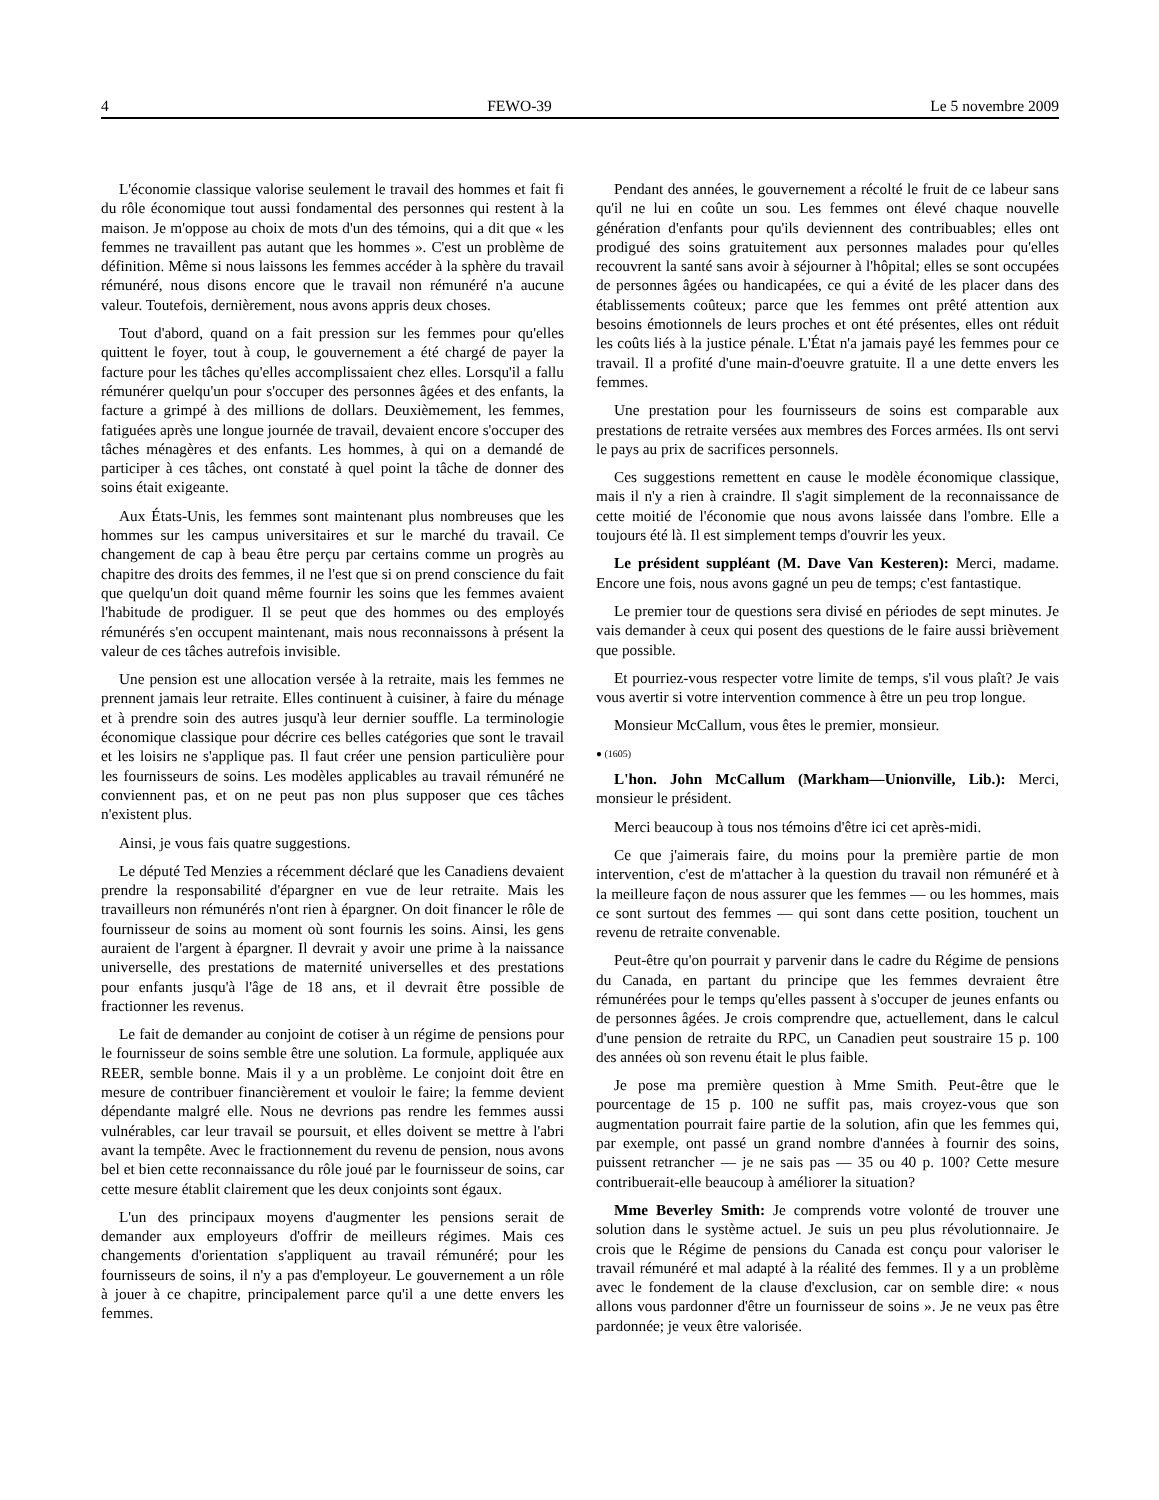4 FEWO-39 Le 5 novembre 2009
L'économie classique valorise seulement le travail des hommes et fait fi du rôle économique tout aussi fondamental des personnes qui restent à la maison. Je m'oppose au choix de mots d'un des témoins, qui a dit que « les femmes ne travaillent pas autant que les hommes ». C'est un problème de définition. Même si nous laissons les femmes accéder à la sphère du travail rémunéré, nous disons encore que le travail non rémunéré n'a aucune valeur. Toutefois, dernièrement, nous avons appris deux choses.
Tout d'abord, quand on a fait pression sur les femmes pour qu'elles quittent le foyer, tout à coup, le gouvernement a été chargé de payer la facture pour les tâches qu'elles accomplissaient chez elles. Lorsqu'il a fallu rémunérer quelqu'un pour s'occuper des personnes âgées et des enfants, la facture a grimpé à des millions de dollars. Deuxièmement, les femmes, fatiguées après une longue journée de travail, devaient encore s'occuper des tâches ménagères et des enfants. Les hommes, à qui on a demandé de participer à ces tâches, ont constaté à quel point la tâche de donner des soins était exigeante.
Aux États-Unis, les femmes sont maintenant plus nombreuses que les hommes sur les campus universitaires et sur le marché du travail. Ce changement de cap à beau être perçu par certains comme un progrès au chapitre des droits des femmes, il ne l'est que si on prend conscience du fait que quelqu'un doit quand même fournir les soins que les femmes avaient l'habitude de prodiguer. Il se peut que des hommes ou des employés rémunérés s'en occupent maintenant, mais nous reconnaissons à présent la valeur de ces tâches autrefois invisible.
Une pension est une allocation versée à la retraite, mais les femmes ne prennent jamais leur retraite. Elles continuent à cuisiner, à faire du ménage et à prendre soin des autres jusqu'à leur dernier souffle. La terminologie économique classique pour décrire ces belles catégories que sont le travail et les loisirs ne s'applique pas. Il faut créer une pension particulière pour les fournisseurs de soins. Les modèles applicables au travail rémunéré ne conviennent pas, et on ne peut pas non plus supposer que ces tâches n'existent plus.
Ainsi, je vous fais quatre suggestions.
Le député Ted Menzies a récemment déclaré que les Canadiens devaient prendre la responsabilité d'épargner en vue de leur retraite. Mais les travailleurs non rémunérés n'ont rien à épargner. On doit financer le rôle de fournisseur de soins au moment où sont fournis les soins. Ainsi, les gens auraient de l'argent à épargner. Il devrait y avoir une prime à la naissance universelle, des prestations de maternité universelles et des prestations pour enfants jusqu'à l'âge de 18 ans, et il devrait être possible de fractionner les revenus.
Le fait de demander au conjoint de cotiser à un régime de pensions pour le fournisseur de soins semble être une solution. La formule, appliquée aux REER, semble bonne. Mais il y a un problème. Le conjoint doit être en mesure de contribuer financièrement et vouloir le faire; la femme devient dépendante malgré elle. Nous ne devrions pas rendre les femmes aussi vulnérables, car leur travail se poursuit, et elles doivent se mettre à l'abri avant la tempête. Avec le fractionnement du revenu de pension, nous avons bel et bien cette reconnaissance du rôle joué par le fournisseur de soins, car cette mesure établit clairement que les deux conjoints sont égaux.
L'un des principaux moyens d'augmenter les pensions serait de demander aux employeurs d'offrir de meilleurs régimes. Mais ces changements d'orientation s'appliquent au travail rémunéré; pour les fournisseurs de soins, il n'y a pas d'employeur. Le gouvernement a un rôle à jouer à ce chapitre, principalement parce qu'il a une dette envers les femmes.
Pendant des années, le gouvernement a récolté le fruit de ce labeur sans qu'il ne lui en coûte un sou. Les femmes ont élevé chaque nouvelle génération d'enfants pour qu'ils deviennent des contribuables; elles ont prodigué des soins gratuitement aux personnes malades pour qu'elles recouvrent la santé sans avoir à séjourner à l'hôpital; elles se sont occupées de personnes âgées ou handicapées, ce qui a évité de les placer dans des établissements coûteux; parce que les femmes ont prêté attention aux besoins émotionnels de leurs proches et ont été présentes, elles ont réduit les coûts liés à la justice pénale. L'État n'a jamais payé les femmes pour ce travail. Il a profité d'une main-d'oeuvre gratuite. Il a une dette envers les femmes.
Une prestation pour les fournisseurs de soins est comparable aux prestations de retraite versées aux membres des Forces armées. Ils ont servi le pays au prix de sacrifices personnels.
Ces suggestions remettent en cause le modèle économique classique, mais il n'y a rien à craindre. Il s'agit simplement de la reconnaissance de cette moitié de l'économie que nous avons laissée dans l'ombre. Elle a toujours été là. Il est simplement temps d'ouvrir les yeux.
Le président suppléant (M. Dave Van Kesteren): Merci, madame. Encore une fois, nous avons gagné un peu de temps; c'est fantastique.
Le premier tour de questions sera divisé en périodes de sept minutes. Je vais demander à ceux qui posent des questions de le faire aussi brièvement que possible.
Et pourriez-vous respecter votre limite de temps, s'il vous plaît? Je vais vous avertir si votre intervention commence à être un peu trop longue.
Monsieur McCallum, vous êtes le premier, monsieur.
● (1605)
L'hon. John McCallum (Markham—Unionville, Lib.): Merci, monsieur le président.
Merci beaucoup à tous nos témoins d'être ici cet après-midi.
Ce que j'aimerais faire, du moins pour la première partie de mon intervention, c'est de m'attacher à la question du travail non rémunéré et à la meilleure façon de nous assurer que les femmes — ou les hommes, mais ce sont surtout des femmes — qui sont dans cette position, touchent un revenu de retraite convenable.
Peut-être qu'on pourrait y parvenir dans le cadre du Régime de pensions du Canada, en partant du principe que les femmes devraient être rémunérées pour le temps qu'elles passent à s'occuper de jeunes enfants ou de personnes âgées. Je crois comprendre que, actuellement, dans le calcul d'une pension de retraite du RPC, un Canadien peut soustraire 15 p. 100 des années où son revenu était le plus faible.
Je pose ma première question à Mme Smith. Peut-être que le pourcentage de 15 p. 100 ne suffit pas, mais croyez-vous que son augmentation pourrait faire partie de la solution, afin que les femmes qui, par exemple, ont passé un grand nombre d'années à fournir des soins, puissent retrancher — je ne sais pas — 35 ou 40 p. 100? Cette mesure contribuerait-elle beaucoup à améliorer la situation?
Mme Beverley Smith: Je comprends votre volonté de trouver une solution dans le système actuel. Je suis un peu plus révolutionnaire. Je crois que le Régime de pensions du Canada est conçu pour valoriser le travail rémunéré et mal adapté à la réalité des femmes. Il y a un problème avec le fondement de la clause d'exclusion, car on semble dire: « nous allons vous pardonner d'être un fournisseur de soins ». Je ne veux pas être pardonnée; je veux être valorisée.